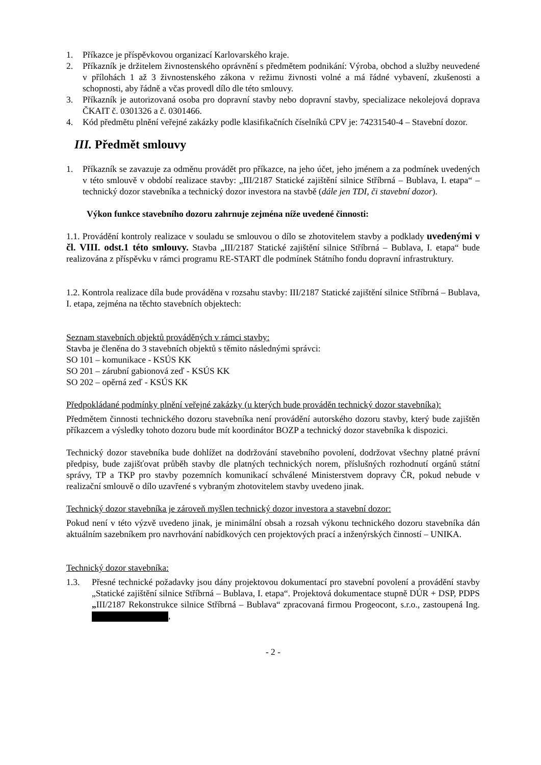1. Příkazce je příspěvkovou organizací Karlovarského kraje.
2. Příkazník je držitelem živnostenského oprávnění s předmětem podnikání: Výroba, obchod a služby neuvedené v přílohách 1 až 3 živnostenského zákona v režimu živnosti volné a má řádné vybavení, zkušenosti a schopnosti, aby řádně a včas provedl dílo dle této smlouvy.
3. Příkazník je autorizovaná osoba pro dopravní stavby nebo dopravní stavby, specializace nekolejová doprava ČKAIT č. 0301326 a č. 0301466.
4. Kód předmětu plnění veřejné zakázky podle klasifikačních číselníků CPV je: 74231540-4 – Stavební dozor.
III. Předmět smlouvy
1. Příkazník se zavazuje za odměnu provádět pro příkazce, na jeho účet, jeho jménem a za podmínek uvedených v této smlouvě v období realizace stavby: „III/2187 Statické zajištění silnice Stříbrná – Bublava, I. etapa“ – technický dozor stavebníka a technický dozor investora na stavbě (dále jen TDI, či stavební dozor).
Výkon funkce stavebního dozoru zahrnuje zejména níže uvedené činnosti:
1.1. Provádění kontroly realizace v souladu se smlouvou o dílo se zhotovitelem stavby a podklady uvedenými v čl. VIII. odst.1 této smlouvy. Stavba „III/2187 Statické zajištění silnice Stříbrná – Bublava, I. etapa“ bude realizována z příspěvku v rámci programu RE-START dle podmínek Státního fondu dopravní infrastruktury.
1.2. Kontrola realizace díla bude prováděna v rozsahu stavby: III/2187 Statické zajištění silnice Stříbrná – Bublava, I. etapa, zejména na těchto stavebních objektech:
Seznam stavebních objektů prováděných v rámci stavby:
Stavba je členěna do 3 stavebních objektů s těmito následnými správci:
SO 101 – komunikace - KSÚS KK
SO 201 – zárubní gabionová zeď - KSÚS KK
SO 202 – opěrná zeď - KSÚS KK
Předpokládané podmínky plnění veřejné zakázky (u kterých bude prováděn technický dozor stavebníka):
Předmětem činnosti technického dozoru stavebníka není provádění autorského dozoru stavby, který bude zajištěn příkazcem a výsledky tohoto dozoru bude mít koordinátor BOZP a technický dozor stavebníka k dispozici.
Technický dozor stavebníka bude dohlížet na dodržování stavebního povolení, dodržovat všechny platné právní předpisy, bude zajišťovat průběh stavby dle platných technických norem, příslušných rozhodnutí orgánů státní správy, TP a TKP pro stavby pozemních komunikací schválené Ministerstvem dopravy ČR, pokud nebude v realizační smlouvě o dílo uzavřené s vybraným zhotovitelem stavby uvedeno jinak.
Technický dozor stavebníka je zároveň myšlen technický dozor investora a stavební dozor:
Pokud není v této výzvě uvedeno jinak, je minimální obsah a rozsah výkonu technického dozoru stavebníka dán aktuálním sazebníkem pro navrhování nabídkových cen projektových prací a inženýrských činností – UNIKA.
Technický dozor stavebníka:
1.3. Přesné technické požadavky jsou dány projektovou dokumentací pro stavební povolení a provádění stavby „Statické zajištění silnice Stříbrná – Bublava, I. etapa“. Projektová dokumentace stupně DÚR + DSP, PDPS „III/2187 Rekonstrukce silnice Stříbrná – Bublava“ zpracovaná firmou Progeocont, s.r.o., zastoupená Ing. ,
- 2 -